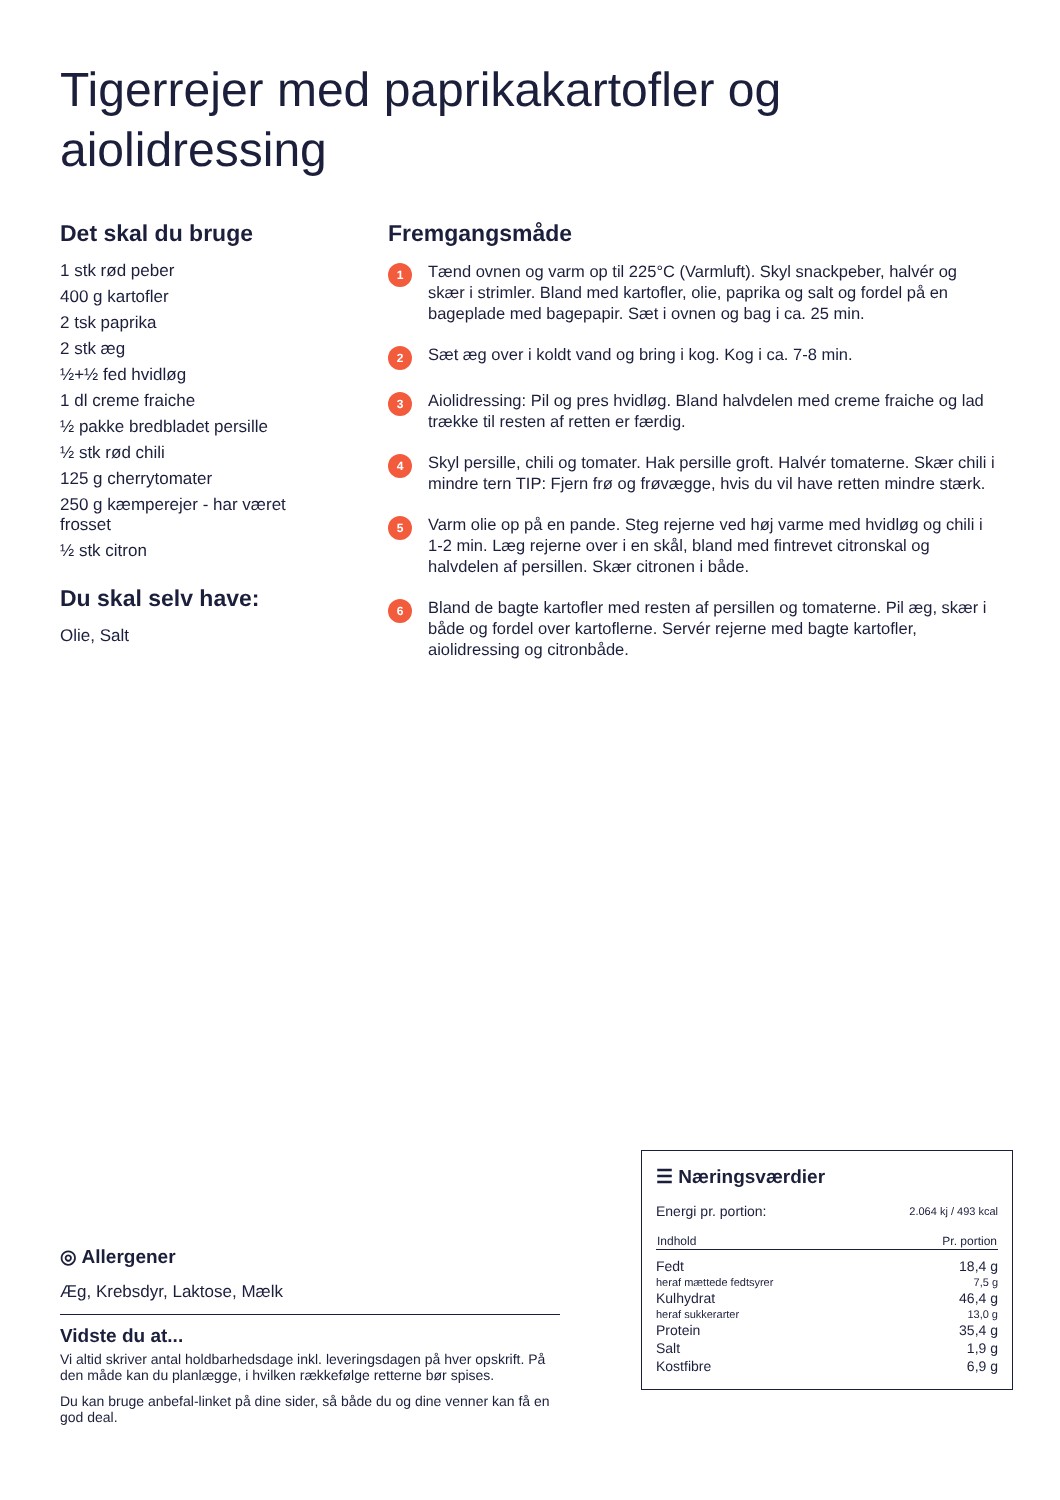Tigerrejer med paprikakartofler og aiolidressing
Det skal du bruge
1 stk rød peber
400 g kartofler
2 tsk paprika
2 stk æg
½+½ fed hvidløg
1 dl creme fraiche
½ pakke bredbladet persille
½ stk rød chili
125 g cherrytomater
250 g kæmperejer - har været frosset
½ stk citron
Du skal selv have:
Olie, Salt
Fremgangsmåde
1
Tænd ovnen og varm op til 225°C (Varmluft). Skyl snackpeber, halvér og skær i strimler. Bland med kartofler, olie, paprika og salt og fordel på en bageplade med bagepapir. Sæt i ovnen og bag i ca. 25 min.
2
Sæt æg over i koldt vand og bring i kog. Kog i ca. 7-8 min.
3
Aiolidressing: Pil og pres hvidløg. Bland halvdelen med creme fraiche og lad trække til resten af retten er færdig.
4
Skyl persille, chili og tomater. Hak persille groft. Halvér tomaterne. Skær chili i mindre tern TIP: Fjern frø og frøvægge, hvis du vil have retten mindre stærk.
5
Varm olie op på en pande. Steg rejerne ved høj varme med hvidløg og chili i 1-2 min. Læg rejerne over i en skål, bland med fintrevet citronskal og halvdelen af persillen. Skær citronen i både.
6
Bland de bagte kartofler med resten af persillen og tomaterne. Pil æg, skær i både og fordel over kartoflerne. Servér rejerne med bagte kartofler, aiolidressing og citronbåde.
◎ Allergener
Æg, Krebsdyr, Laktose, Mælk
Vidste du at...
Vi altid skriver antal holdbarhedsdage inkl. leveringsdagen på hver opskrift. På den måde kan du planlægge, i hvilken rækkefølge retterne bør spises.
Du kan bruge anbefal-linket på dine sider, så både du og dine venner kan få en god deal.
☰ Næringsværdier
| Energi pr. portion: | 2.064 kj / 493 kcal |
| Indhold | Pr. portion |
| Fedt | 18,4 g |
| heraf mættede fedtsyrer | 7,5 g |
| Kulhydrat | 46,4 g |
| heraf sukkerarter | 13,0 g |
| Protein | 35,4 g |
| Salt | 1,9 g |
| Kostfibre | 6,9 g |